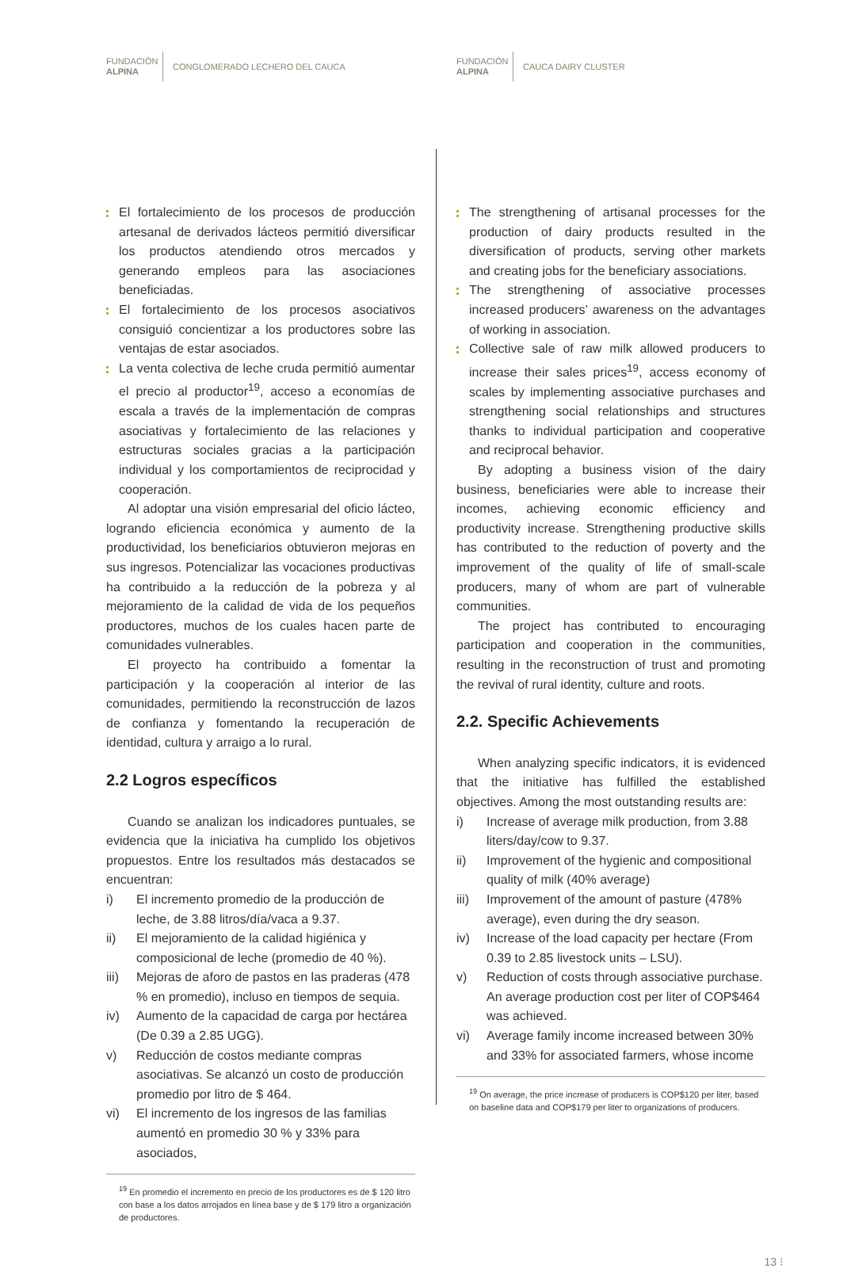FUNDACIÓN
ALPINA
CONGLOMERADO LECHERO DEL CAUCA
El fortalecimiento de los procesos de producción artesanal de derivados lácteos permitió diversificar los productos atendiendo otros mercados y generando empleos para las asociaciones beneficiadas.
El fortalecimiento de los procesos asociativos consiguió concientizar a los productores sobre las ventajas de estar asociados.
La venta colectiva de leche cruda permitió aumentar el precio al productor<sup>19</sup>, acceso a economías de escala a través de la implementación de compras asociativas y fortalecimiento de las relaciones y estructuras sociales gracias a la participación individual y los comportamientos de reciprocidad y cooperación.
Al adoptar una visión empresarial del oficio lácteo, logrando eficiencia económica y aumento de la productividad, los beneficiarios obtuvieron mejoras en sus ingresos. Potencializar las vocaciones productivas ha contribuido a la reducción de la pobreza y al mejoramiento de la calidad de vida de los pequeños productores, muchos de los cuales hacen parte de comunidades vulnerables.
El proyecto ha contribuido a fomentar la participación y la cooperación al interior de las comunidades, permitiendo la reconstrucción de lazos de confianza y fomentando la recuperación de identidad, cultura y arraigo a lo rural.
2.2 Logros específicos
Cuando se analizan los indicadores puntuales, se evidencia que la iniciativa ha cumplido los objetivos propuestos. Entre los resultados más destacados se encuentran:
i) El incremento promedio de la producción de leche, de 3.88 litros/día/vaca a 9.37.
ii) El mejoramiento de la calidad higiénica y composicional de leche (promedio de 40 %).
iii) Mejoras de aforo de pastos en las praderas (478 % en promedio), incluso en tiempos de sequia.
iv) Aumento de la capacidad de carga por hectárea (De 0.39 a 2.85 UGG).
v) Reducción de costos mediante compras asociativas. Se alcanzó un costo de producción promedio por litro de $ 464.
vi) El incremento de los ingresos de las familias aumentó en promedio 30 % y 33% para asociados,
<sup>19</sup> En promedio el incremento en precio de los productores es de $ 120 litro con base a los datos arrojados en línea base y de $ 179 litro a organización de productores.
FUNDACIÓN
ALPINA
CAUCA DAIRY CLUSTER
The strengthening of artisanal processes for the production of dairy products resulted in the diversification of products, serving other markets and creating jobs for the beneficiary associations.
The strengthening of associative processes increased producers’ awareness on the advantages of working in association.
Collective sale of raw milk allowed producers to increase their sales prices<sup>19</sup>, access economy of scales by implementing associative purchases and strengthening social relationships and structures thanks to individual participation and cooperative and reciprocal behavior.
By adopting a business vision of the dairy business, beneficiaries were able to increase their incomes, achieving economic efficiency and productivity increase. Strengthening productive skills has contributed to the reduction of poverty and the improvement of the quality of life of small-scale producers, many of whom are part of vulnerable communities.
The project has contributed to encouraging participation and cooperation in the communities, resulting in the reconstruction of trust and promoting the revival of rural identity, culture and roots.
2.2. Specific Achievements
When analyzing specific indicators, it is evidenced that the initiative has fulfilled the established objectives. Among the most outstanding results are:
i) Increase of average milk production, from 3.88 liters/day/cow to 9.37.
ii) Improvement of the hygienic and compositional quality of milk (40% average)
iii) Improvement of the amount of pasture (478% average), even during the dry season.
iv) Increase of the load capacity per hectare (From 0.39 to 2.85 livestock units – LSU).
v) Reduction of costs through associative purchase. An average production cost per liter of COP$464 was achieved.
vi) Average family income increased between 30% and 33% for associated farmers, whose income
<sup>19</sup> On average, the price increase of producers is COP$120 per liter, based on baseline data and COP$179 per liter to organizations of producers.
13 ⁝